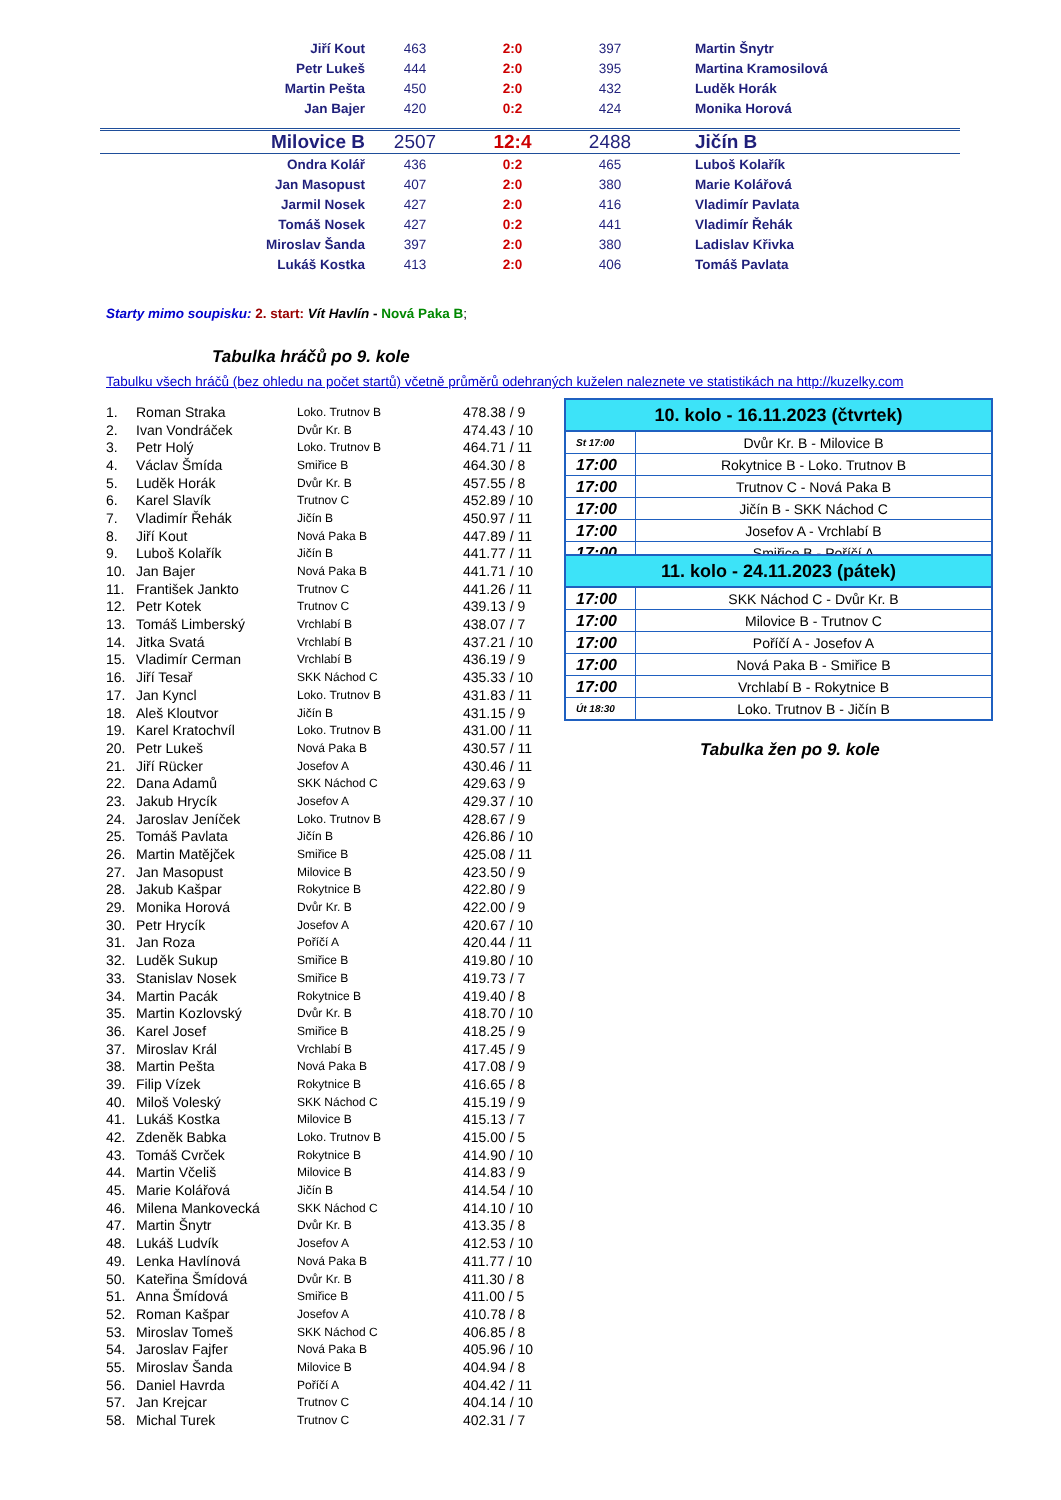| Jiří Kout | 463 | 2:0 | 397 | Martin Šnytr |
| Petr Lukeš | 444 | 2:0 | 395 | Martina Kramosilová |
| Martin Pešta | 450 | 2:0 | 432 | Luděk Horák |
| Jan Bajer | 420 | 0:2 | 424 | Monika Horová |
| Milovice B | 2507 | 12:4 | 2488 | Jičín B |
| Ondra Kolář | 436 | 0:2 | 465 | Luboš Kolařík |
| Jan Masopust | 407 | 2:0 | 380 | Marie Kolářová |
| Jarmil Nosek | 427 | 2:0 | 416 | Vladimír Pavlata |
| Tomáš Nosek | 427 | 0:2 | 441 | Vladimír Řehák |
| Miroslav Šanda | 397 | 2:0 | 380 | Ladislav Křivka |
| Lukáš Kostka | 413 | 2:0 | 406 | Tomáš Pavlata |
Starty mimo soupisku: 2. start: Vít Havlín - Nová Paka B;
Tabulka hráčů po 9. kole
Tabulku všech hráčů (bez ohledu na počet startů) včetně průměrů odehraných kuželen naleznete ve statistikách na http://kuzelky.com
| 1. | Roman Straka | Loko. Trutnov B | 478.38 / 9 |
| 2. | Ivan Vondráček | Dvůr Kr. B | 474.43 / 10 |
| 3. | Petr Holý | Loko. Trutnov B | 464.71 / 11 |
| 4. | Václav Šmída | Smiřice B | 464.30 / 8 |
| 5. | Luděk Horák | Dvůr Kr. B | 457.55 / 8 |
| 6. | Karel Slavík | Trutnov C | 452.89 / 10 |
| 7. | Vladimír Řehák | Jičín B | 450.97 / 11 |
| 8. | Jiří Kout | Nová Paka B | 447.89 / 11 |
| 9. | Luboš Kolařík | Jičín B | 441.77 / 11 |
| 10. | Jan Bajer | Nová Paka B | 441.71 / 10 |
| 11. | František Jankto | Trutnov C | 441.26 / 11 |
| 12. | Petr Kotek | Trutnov C | 439.13 / 9 |
| 13. | Tomáš Limberský | Vrchlabí B | 438.07 / 7 |
| 14. | Jitka Svatá | Vrchlabí B | 437.21 / 10 |
| 15. | Vladimír Cerman | Vrchlabí B | 436.19 / 9 |
| 16. | Jiří Tesař | SKK Náchod C | 435.33 / 10 |
| 17. | Jan Kyncl | Loko. Trutnov B | 431.83 / 11 |
| 18. | Aleš Kloutvor | Jičín B | 431.15 / 9 |
| 19. | Karel Kratochvíl | Loko. Trutnov B | 431.00 / 11 |
| 20. | Petr Lukeš | Nová Paka B | 430.57 / 11 |
| 21. | Jiří Rücker | Josefov A | 430.46 / 11 |
| 22. | Dana Adamů | SKK Náchod C | 429.63 / 9 |
| 23. | Jakub Hrycík | Josefov A | 429.37 / 10 |
| 24. | Jaroslav Jeníček | Loko. Trutnov B | 428.67 / 9 |
| 25. | Tomáš Pavlata | Jičín B | 426.86 / 10 |
| 26. | Martin Matějček | Smiřice B | 425.08 / 11 |
| 27. | Jan Masopust | Milovice B | 423.50 / 9 |
| 28. | Jakub Kašpar | Rokytnice B | 422.80 / 9 |
| 29. | Monika Horová | Dvůr Kr. B | 422.00 / 9 |
| 30. | Petr Hrycík | Josefov A | 420.67 / 10 |
| 31. | Jan Roza | Poříčí A | 420.44 / 11 |
| 32. | Luděk Sukup | Smiřice B | 419.80 / 10 |
| 33. | Stanislav Nosek | Smiřice B | 419.73 / 7 |
| 34. | Martin Pacák | Rokytnice B | 419.40 / 8 |
| 35. | Martin Kozlovský | Dvůr Kr. B | 418.70 / 10 |
| 36. | Karel Josef | Smiřice B | 418.25 / 9 |
| 37. | Miroslav Král | Vrchlabí B | 417.45 / 9 |
| 38. | Martin Pešta | Nová Paka B | 417.08 / 9 |
| 39. | Filip Vízek | Rokytnice B | 416.65 / 8 |
| 40. | Miloš Voleský | SKK Náchod C | 415.19 / 9 |
| 41. | Lukáš Kostka | Milovice B | 415.13 / 7 |
| 42. | Zdeněk Babka | Loko. Trutnov B | 415.00 / 5 |
| 43. | Tomáš Cvrček | Rokytnice B | 414.90 / 10 |
| 44. | Martin Včeliš | Milovice B | 414.83 / 9 |
| 45. | Marie Kolářová | Jičín B | 414.54 / 10 |
| 46. | Milena Mankovecká | SKK Náchod C | 414.10 / 10 |
| 47. | Martin Šnytr | Dvůr Kr. B | 413.35 / 8 |
| 48. | Lukáš Ludvík | Josefov A | 412.53 / 10 |
| 49. | Lenka Havlínová | Nová Paka B | 411.77 / 10 |
| 50. | Kateřina Šmídová | Dvůr Kr. B | 411.30 / 8 |
| 51. | Anna Šmídová | Smiřice B | 411.00 / 5 |
| 52. | Roman Kašpar | Josefov A | 410.78 / 8 |
| 53. | Miroslav Tomeš | SKK Náchod C | 406.85 / 8 |
| 54. | Jaroslav Fajfer | Nová Paka B | 405.96 / 10 |
| 55. | Miroslav Šanda | Milovice B | 404.94 / 8 |
| 56. | Daniel Havrda | Poříčí A | 404.42 / 11 |
| 57. | Jan Krejcar | Trutnov C | 404.14 / 10 |
| 58. | Michal Turek | Trutnov C | 402.31 / 7 |
| 10. kolo - 16.11.2023 (čtvrtek) | |
| --- | --- |
| St 17:00 | Dvůr Kr. B - Milovice B |
| 17:00 | Rokytnice B - Loko. Trutnov B |
| 17:00 | Trutnov C - Nová Paka B |
| 17:00 | Jičín B - SKK Náchod C |
| 17:00 | Josefov A - Vrchlabí B |
| 17:00 | Smiřice B - Poříčí A |
| 11. kolo - 24.11.2023 (pátek) | |
| --- | --- |
| 17:00 | SKK Náchod C - Dvůr Kr. B |
| 17:00 | Milovice B - Trutnov C |
| 17:00 | Poříčí A - Josefov A |
| 17:00 | Nová Paka B - Smiřice B |
| 17:00 | Vrchlabí B - Rokytnice B |
| Út 18:30 | Loko. Trutnov B - Jičín B |
Tabulka žen po 9. kole